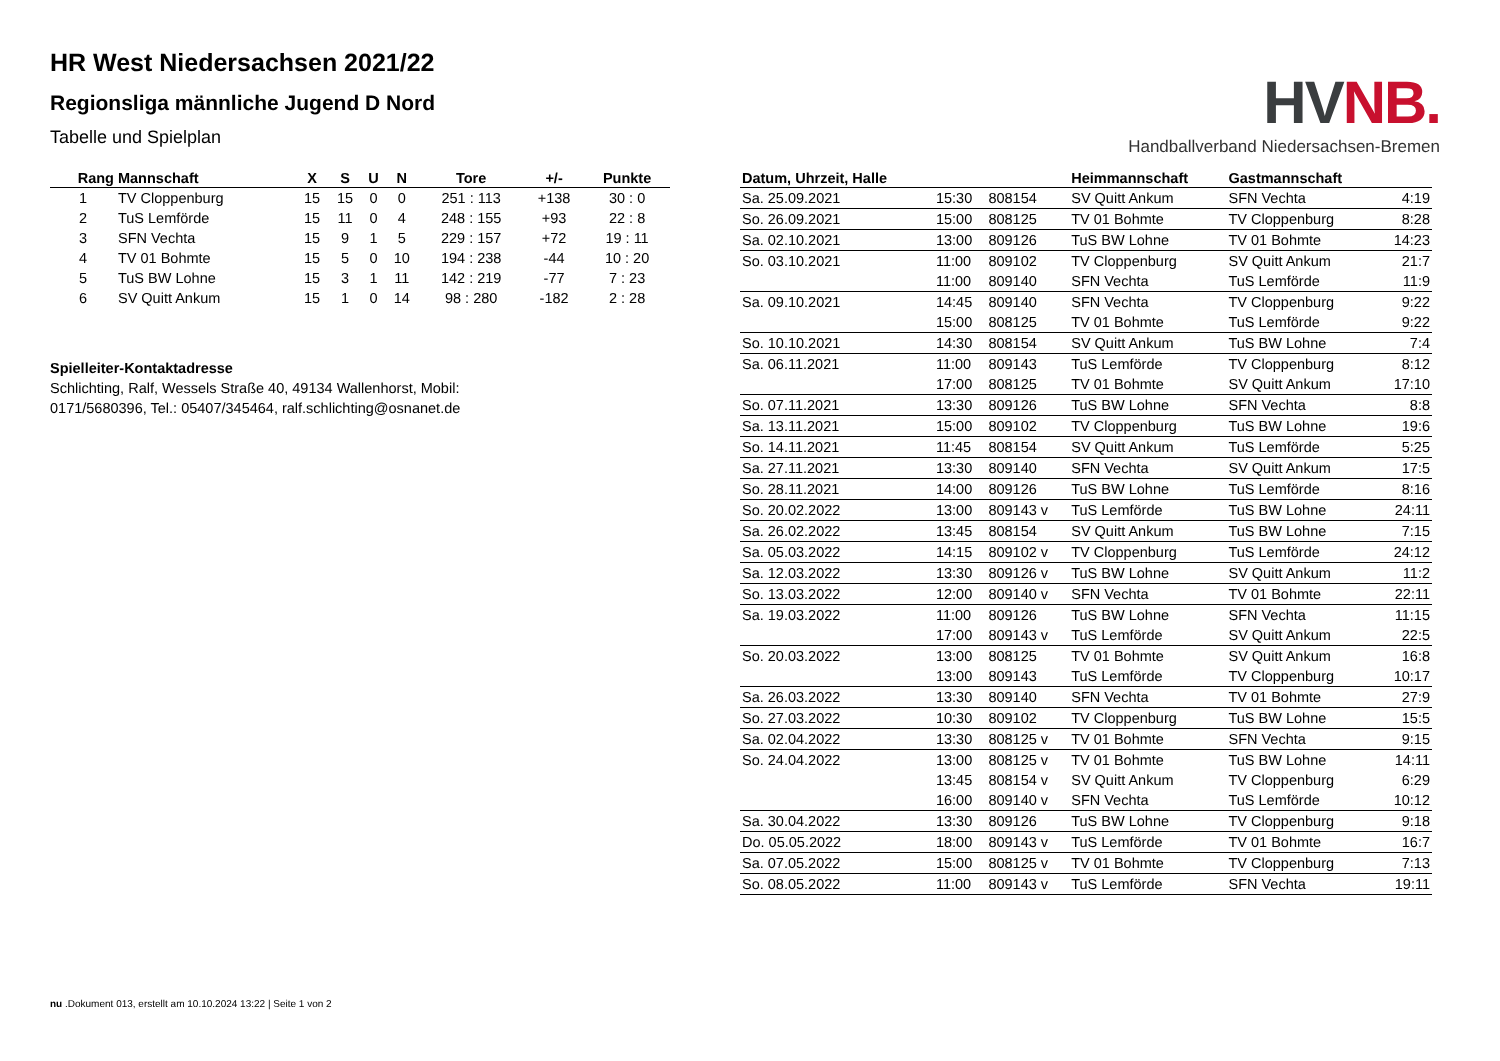HR West Niedersachsen 2021/22
Regionsliga männliche Jugend D Nord
Tabelle und Spielplan
HV NB.
Handballverband Niedersachsen-Bremen
| Rang | Mannschaft | X | S | U | N | Tore | +/- | Punkte |
| --- | --- | --- | --- | --- | --- | --- | --- | --- |
| 1 | TV Cloppenburg | 15 | 15 | 0 | 0 | 251 : 113 | +138 | 30 : 0 |
| 2 | TuS Lemförde | 15 | 11 | 0 | 4 | 248 : 155 | +93 | 22 : 8 |
| 3 | SFN Vechta | 15 | 9 | 1 | 5 | 229 : 157 | +72 | 19 : 11 |
| 4 | TV 01 Bohmte | 15 | 5 | 0 | 10 | 194 : 238 | -44 | 10 : 20 |
| 5 | TuS BW Lohne | 15 | 3 | 1 | 11 | 142 : 219 | -77 | 7 : 23 |
| 6 | SV Quitt Ankum | 15 | 1 | 0 | 14 | 98 : 280 | -182 | 2 : 28 |
Spielleiter-Kontaktadresse
Schlichting, Ralf, Wessels Straße 40, 49134 Wallenhorst, Mobil:
0171/5680396, Tel.: 05407/345464, ralf.schlichting@osnanet.de
| Datum, Uhrzeit, Halle | | | Heimmannschaft | Gastmannschaft | |
| --- | --- | --- | --- | --- | --- |
| Sa. 25.09.2021 | 15:30 | 808154 | SV Quitt Ankum | SFN Vechta | 4:19 |
| So. 26.09.2021 | 15:00 | 808125 | TV 01 Bohmte | TV Cloppenburg | 8:28 |
| Sa. 02.10.2021 | 13:00 | 809126 | TuS BW Lohne | TV 01 Bohmte | 14:23 |
| So. 03.10.2021 | 11:00 | 809102 | TV Cloppenburg | SV Quitt Ankum | 21:7 |
| | 11:00 | 809140 | SFN Vechta | TuS Lemförde | 11:9 |
| Sa. 09.10.2021 | 14:45 | 809140 | SFN Vechta | TV Cloppenburg | 9:22 |
| | 15:00 | 808125 | TV 01 Bohmte | TuS Lemförde | 9:22 |
| So. 10.10.2021 | 14:30 | 808154 | SV Quitt Ankum | TuS BW Lohne | 7:4 |
| Sa. 06.11.2021 | 11:00 | 809143 | TuS Lemförde | TV Cloppenburg | 8:12 |
| | 17:00 | 808125 | TV 01 Bohmte | SV Quitt Ankum | 17:10 |
| So. 07.11.2021 | 13:30 | 809126 | TuS BW Lohne | SFN Vechta | 8:8 |
| Sa. 13.11.2021 | 15:00 | 809102 | TV Cloppenburg | TuS BW Lohne | 19:6 |
| So. 14.11.2021 | 11:45 | 808154 | SV Quitt Ankum | TuS Lemförde | 5:25 |
| Sa. 27.11.2021 | 13:30 | 809140 | SFN Vechta | SV Quitt Ankum | 17:5 |
| So. 28.11.2021 | 14:00 | 809126 | TuS BW Lohne | TuS Lemförde | 8:16 |
| So. 20.02.2022 | 13:00 | 809143 v | TuS Lemförde | TuS BW Lohne | 24:11 |
| Sa. 26.02.2022 | 13:45 | 808154 | SV Quitt Ankum | TuS BW Lohne | 7:15 |
| Sa. 05.03.2022 | 14:15 | 809102 v | TV Cloppenburg | TuS Lemförde | 24:12 |
| Sa. 12.03.2022 | 13:30 | 809126 v | TuS BW Lohne | SV Quitt Ankum | 11:2 |
| So. 13.03.2022 | 12:00 | 809140 v | SFN Vechta | TV 01 Bohmte | 22:11 |
| Sa. 19.03.2022 | 11:00 | 809126 | TuS BW Lohne | SFN Vechta | 11:15 |
| | 17:00 | 809143 v | TuS Lemförde | SV Quitt Ankum | 22:5 |
| So. 20.03.2022 | 13:00 | 808125 | TV 01 Bohmte | SV Quitt Ankum | 16:8 |
| | 13:00 | 809143 | TuS Lemförde | TV Cloppenburg | 10:17 |
| Sa. 26.03.2022 | 13:30 | 809140 | SFN Vechta | TV 01 Bohmte | 27:9 |
| So. 27.03.2022 | 10:30 | 809102 | TV Cloppenburg | TuS BW Lohne | 15:5 |
| Sa. 02.04.2022 | 13:30 | 808125 v | TV 01 Bohmte | SFN Vechta | 9:15 |
| So. 24.04.2022 | 13:00 | 808125 v | TV 01 Bohmte | TuS BW Lohne | 14:11 |
| | 13:45 | 808154 v | SV Quitt Ankum | TV Cloppenburg | 6:29 |
| | 16:00 | 809140 v | SFN Vechta | TuS Lemförde | 10:12 |
| Sa. 30.04.2022 | 13:30 | 809126 | TuS BW Lohne | TV Cloppenburg | 9:18 |
| Do. 05.05.2022 | 18:00 | 809143 v | TuS Lemförde | TV 01 Bohmte | 16:7 |
| Sa. 07.05.2022 | 15:00 | 808125 v | TV 01 Bohmte | TV Cloppenburg | 7:13 |
| So. 08.05.2022 | 11:00 | 809143 v | TuS Lemförde | SFN Vechta | 19:11 |
nu .Dokument 013, erstellt am 10.10.2024 13:22 | Seite 1 von 2